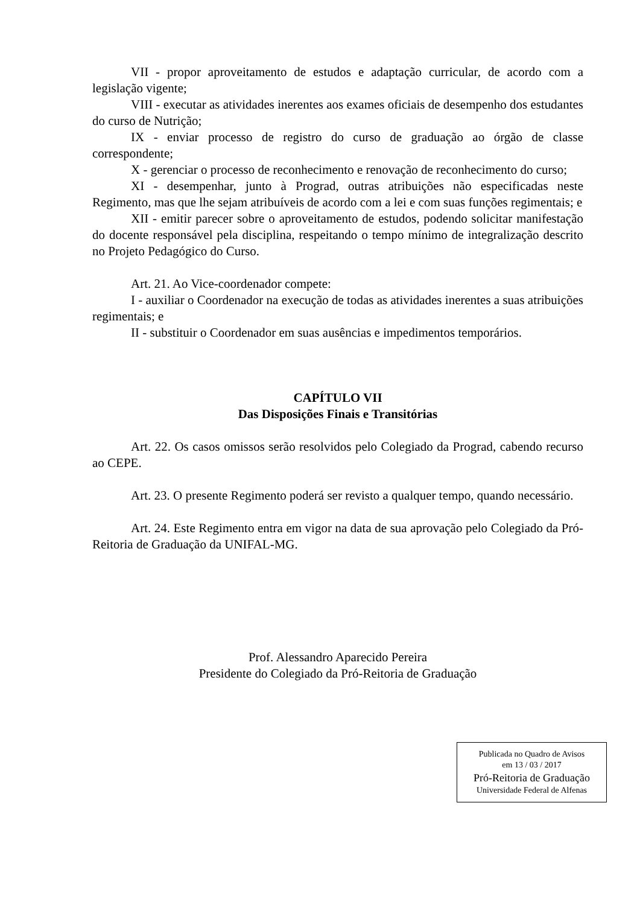VII - propor aproveitamento de estudos e adaptação curricular, de acordo com a legislação vigente;
VIII - executar as atividades inerentes aos exames oficiais de desempenho dos estudantes do curso de Nutrição;
IX - enviar processo de registro do curso de graduação ao órgão de classe correspondente;
X - gerenciar o processo de reconhecimento e renovação de reconhecimento do curso;
XI - desempenhar, junto à Prograd, outras atribuições não especificadas neste Regimento, mas que lhe sejam atribuíveis de acordo com a lei e com suas funções regimentais; e
XII - emitir parecer sobre o aproveitamento de estudos, podendo solicitar manifestação do docente responsável pela disciplina, respeitando o tempo mínimo de integralização descrito no Projeto Pedagógico do Curso.
Art. 21. Ao Vice-coordenador compete:
I - auxiliar o Coordenador na execução de todas as atividades inerentes a suas atribuições regimentais; e
II - substituir o Coordenador em suas ausências e impedimentos temporários.
CAPÍTULO VII
Das Disposições Finais e Transitórias
Art. 22. Os casos omissos serão resolvidos pelo Colegiado da Prograd, cabendo recurso ao CEPE.
Art. 23. O presente Regimento poderá ser revisto a qualquer tempo, quando necessário.
Art. 24. Este Regimento entra em vigor na data de sua aprovação pelo Colegiado da Pró-Reitoria de Graduação da UNIFAL-MG.
Prof. Alessandro Aparecido Pereira
Presidente do Colegiado da Pró-Reitoria de Graduação
Publicada no Quadro de Avisos
em 13 / 03 / 2017
Pró-Reitoria de Graduação
Universidade Federal de Alfenas